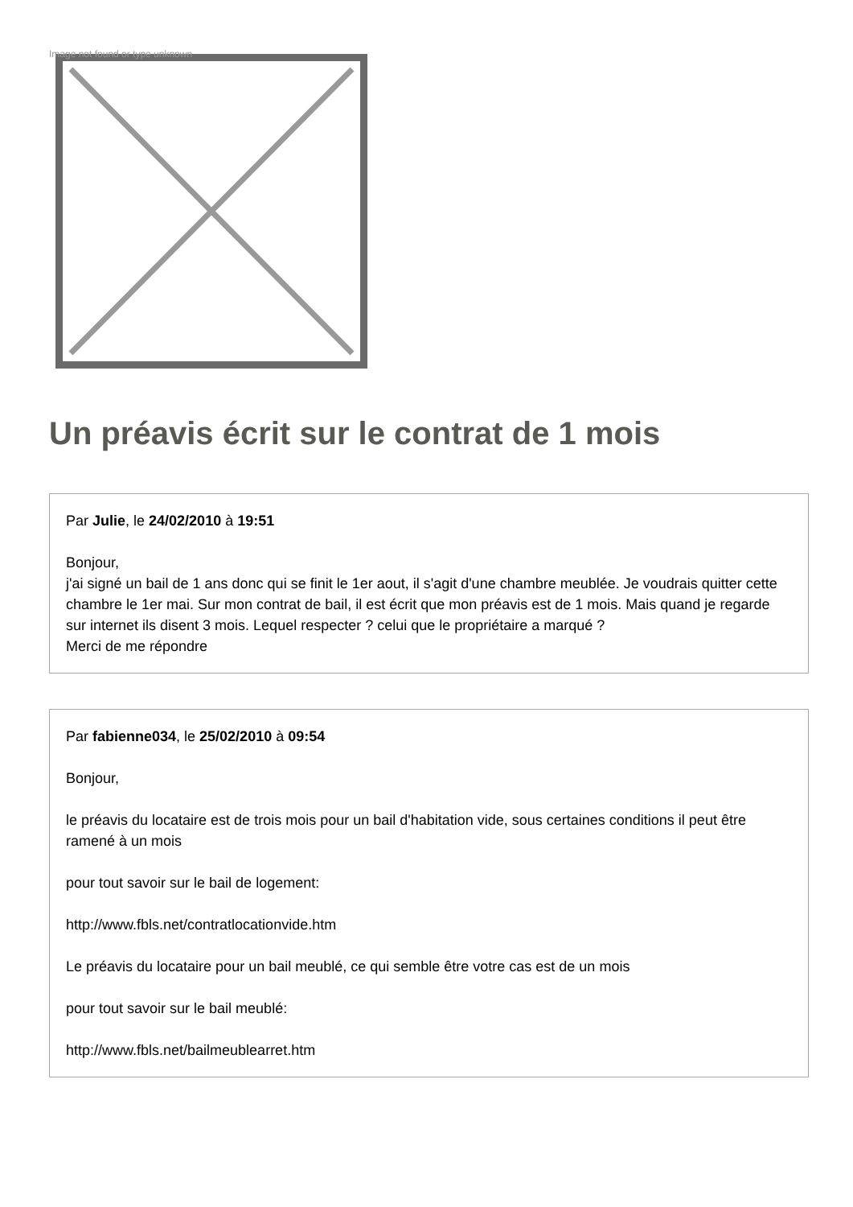Image not found or type unknown
Un préavis écrit sur le contrat de 1 mois
Par Julie, le 24/02/2010 à 19:51
Bonjour,
j'ai signé un bail de 1 ans donc qui se finit le 1er aout, il s'agit d'une chambre meublée. Je voudrais quitter cette chambre le 1er mai. Sur mon contrat de bail, il est écrit que mon préavis est de 1 mois. Mais quand je regarde sur internet ils disent 3 mois. Lequel respecter ? celui que le propriétaire a marqué ?
Merci de me répondre
Par fabienne034, le 25/02/2010 à 09:54
Bonjour,
le préavis du locataire est de trois mois pour un bail d'habitation vide, sous certaines conditions il peut être ramené à un mois
pour tout savoir sur le bail de logement:
http://www.fbls.net/contratlocationvide.htm
Le préavis du locataire pour un bail meublé, ce qui semble être votre cas est de un mois
pour tout savoir sur le bail meublé:
http://www.fbls.net/bailmeublearret.htm